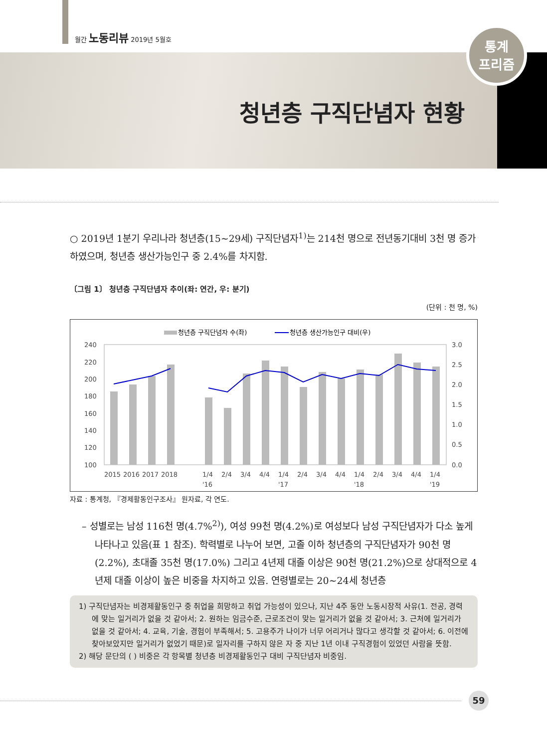월간 노동리뷰 2019년 5월호
통계
프리즘
청년층 구직단념자 현황
○ 2019년 1분기 우리나라 청년층(15~29세) 구직단념자<sup>1)</sup>는 214천 명으로 전년동기대비 3천 명 증가하였으며, 청년층 생산가능인구 중 2.4%를 차지함.
〔그림 1〕 청년층 구직단념자 추이(좌: 연간, 우: 분기)
(단위 : 천 명, %)
청년층 구직단념자 수(좌)
청년층 생산가능인구 대비(우)
240
220
200
180
160
140
120
100
3.0
2.5
2.0
1.5
1.0
0.5
0.0
2015
2016
2017
2018
1/4
2/4
3/4
4/4
1/4
2/4
3/4
4/4
1/4
2/4
3/4
4/4
1/4
'16
'17
'18
'19
자료 : 통계청, 『경제활동인구조사』 원자료, 각 연도.
– 성별로는 남성 116천 명(4.7%<sup>2)</sup>), 여성 99천 명(4.2%)로 여성보다 남성 구직단념자가 다소 높게 나타나고 있음(표 1 참조). 학력별로 나누어 보면, 고졸 이하 청년층의 구직단념자가 90천 명(2.2%), 초대졸 35천 명(17.0%) 그리고 4년제 대졸 이상은 90천 명(21.2%)으로 상대적으로 4년제 대졸 이상이 높은 비중을 차지하고 있음. 연령별로는 20~24세 청년층
1) 구직단념자는 비경제활동인구 중 취업을 희망하고 취업 가능성이 있으나, 지난 4주 동안 노동시장적 사유(1. 전공, 경력에 맞는 일거리가 없을 것 같아서; 2. 원하는 임금수준, 근로조건이 맞는 일거리가 없을 것 같아서; 3. 근처에 일거리가 없을 것 같아서; 4. 교육, 기술, 경험이 부족해서; 5. 고용주가 나이가 너무 어리거나 많다고 생각할 것 같아서; 6. 이전에 찾아보았지만 일거리가 없었기 때문)로 일자리를 구하지 않은 자 중 지난 1년 이내 구직경험이 있었던 사람을 뜻함.
2) 해당 문단의 ( ) 비중은 각 항목별 청년층 비경제활동인구 대비 구직단념자 비중임.
59